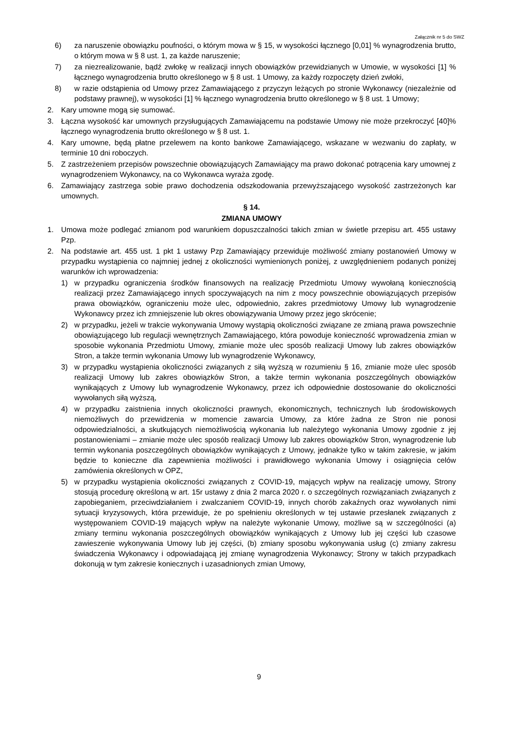Załącznik nr 5 do SWZ
6) za naruszenie obowiązku poufności, o którym mowa w § 15, w wysokości łącznego [0,01] % wynagrodzenia brutto, o którym mowa w § 8 ust. 1, za każde naruszenie;
7) za niezrealizowanie, bądź zwłokę w realizacji innych obowiązków przewidzianych w Umowie, w wysokości [1] % łącznego wynagrodzenia brutto określonego w § 8 ust. 1 Umowy, za każdy rozpoczęty dzień zwłoki,
8) w razie odstąpienia od Umowy przez Zamawiającego z przyczyn leżących po stronie Wykonawcy (niezależnie od podstawy prawnej), w wysokości [1] % łącznego wynagrodzenia brutto określonego w § 8 ust. 1 Umowy;
2. Kary umowne mogą się sumować.
3. Łączna wysokość kar umownych przysługujących Zamawiającemu na podstawie Umowy nie może przekroczyć [40]% łącznego wynagrodzenia brutto określonego w § 8 ust. 1.
4. Kary umowne, będą płatne przelewem na konto bankowe Zamawiającego, wskazane w wezwaniu do zapłaty, w terminie 10 dni roboczych.
5. Z zastrzeżeniem przepisów powszechnie obowiązujących Zamawiający ma prawo dokonać potrącenia kary umownej z wynagrodzeniem Wykonawcy, na co Wykonawca wyraża zgodę.
6. Zamawiający zastrzega sobie prawo dochodzenia odszkodowania przewyższającego wysokość zastrzeżonych kar umownych.
§ 14.
ZMIANA UMOWY
1. Umowa może podlegać zmianom pod warunkiem dopuszczalności takich zmian w świetle przepisu art. 455 ustawy Pzp.
2. Na podstawie art. 455 ust. 1 pkt 1 ustawy Pzp Zamawiający przewiduje możliwość zmiany postanowień Umowy w przypadku wystąpienia co najmniej jednej z okoliczności wymienionych poniżej, z uwzględnieniem podanych poniżej warunków ich wprowadzenia:
1) w przypadku ograniczenia środków finansowych na realizację Przedmiotu Umowy wywołaną koniecznością realizacji przez Zamawiającego innych spoczywających na nim z mocy powszechnie obowiązujących przepisów prawa obowiązków, ograniczeniu może ulec, odpowiednio, zakres przedmiotowy Umowy lub wynagrodzenie Wykonawcy przez ich zmniejszenie lub okres obowiązywania Umowy przez jego skrócenie;
2) w przypadku, jeżeli w trakcie wykonywania Umowy wystąpią okoliczności związane ze zmianą prawa powszechnie obowiązującego lub regulacji wewnętrznych Zamawiającego, która powoduje konieczność wprowadzenia zmian w sposobie wykonania Przedmiotu Umowy, zmianie może ulec sposób realizacji Umowy lub zakres obowiązków Stron, a także termin wykonania Umowy lub wynagrodzenie Wykonawcy,
3) w przypadku wystąpienia okoliczności związanych z siłą wyższą w rozumieniu § 16, zmianie może ulec sposób realizacji Umowy lub zakres obowiązków Stron, a także termin wykonania poszczególnych obowiązków wynikających z Umowy lub wynagrodzenie Wykonawcy, przez ich odpowiednie dostosowanie do okoliczności wywołanych siłą wyższą,
4) w przypadku zaistnienia innych okoliczności prawnych, ekonomicznych, technicznych lub środowiskowych niemożliwych do przewidzenia w momencie zawarcia Umowy, za które żadna ze Stron nie ponosi odpowiedzialności, a skutkujących niemożliwością wykonania lub należytego wykonania Umowy zgodnie z jej postanowieniami – zmianie może ulec sposób realizacji Umowy lub zakres obowiązków Stron, wynagrodzenie lub termin wykonania poszczególnych obowiązków wynikających z Umowy, jednakże tylko w takim zakresie, w jakim będzie to konieczne dla zapewnienia możliwości i prawidłowego wykonania Umowy i osiągnięcia celów zamówienia określonych w OPZ,
5) w przypadku wystąpienia okoliczności związanych z COVID-19, mających wpływ na realizację umowy, Strony stosują procedurę określoną w art. 15r ustawy z dnia 2 marca 2020 r. o szczególnych rozwiązaniach związanych z zapobieganiem, przeciwdziałaniem i zwalczaniem COVID-19, innych chorób zakaźnych oraz wywołanych nimi sytuacji kryzysowych, która przewiduje, że po spełnieniu określonych w tej ustawie przesłanek związanych z występowaniem COVID-19 mających wpływ na należyte wykonanie Umowy, możliwe są w szczególności (a) zmiany terminu wykonania poszczególnych obowiązków wynikających z Umowy lub jej części lub czasowe zawieszenie wykonywania Umowy lub jej części, (b) zmiany sposobu wykonywania usług (c) zmiany zakresu świadczenia Wykonawcy i odpowiadającą jej zmianę wynagrodzenia Wykonawcy; Strony w takich przypadkach dokonują w tym zakresie koniecznych i uzasadnionych zmian Umowy,
9